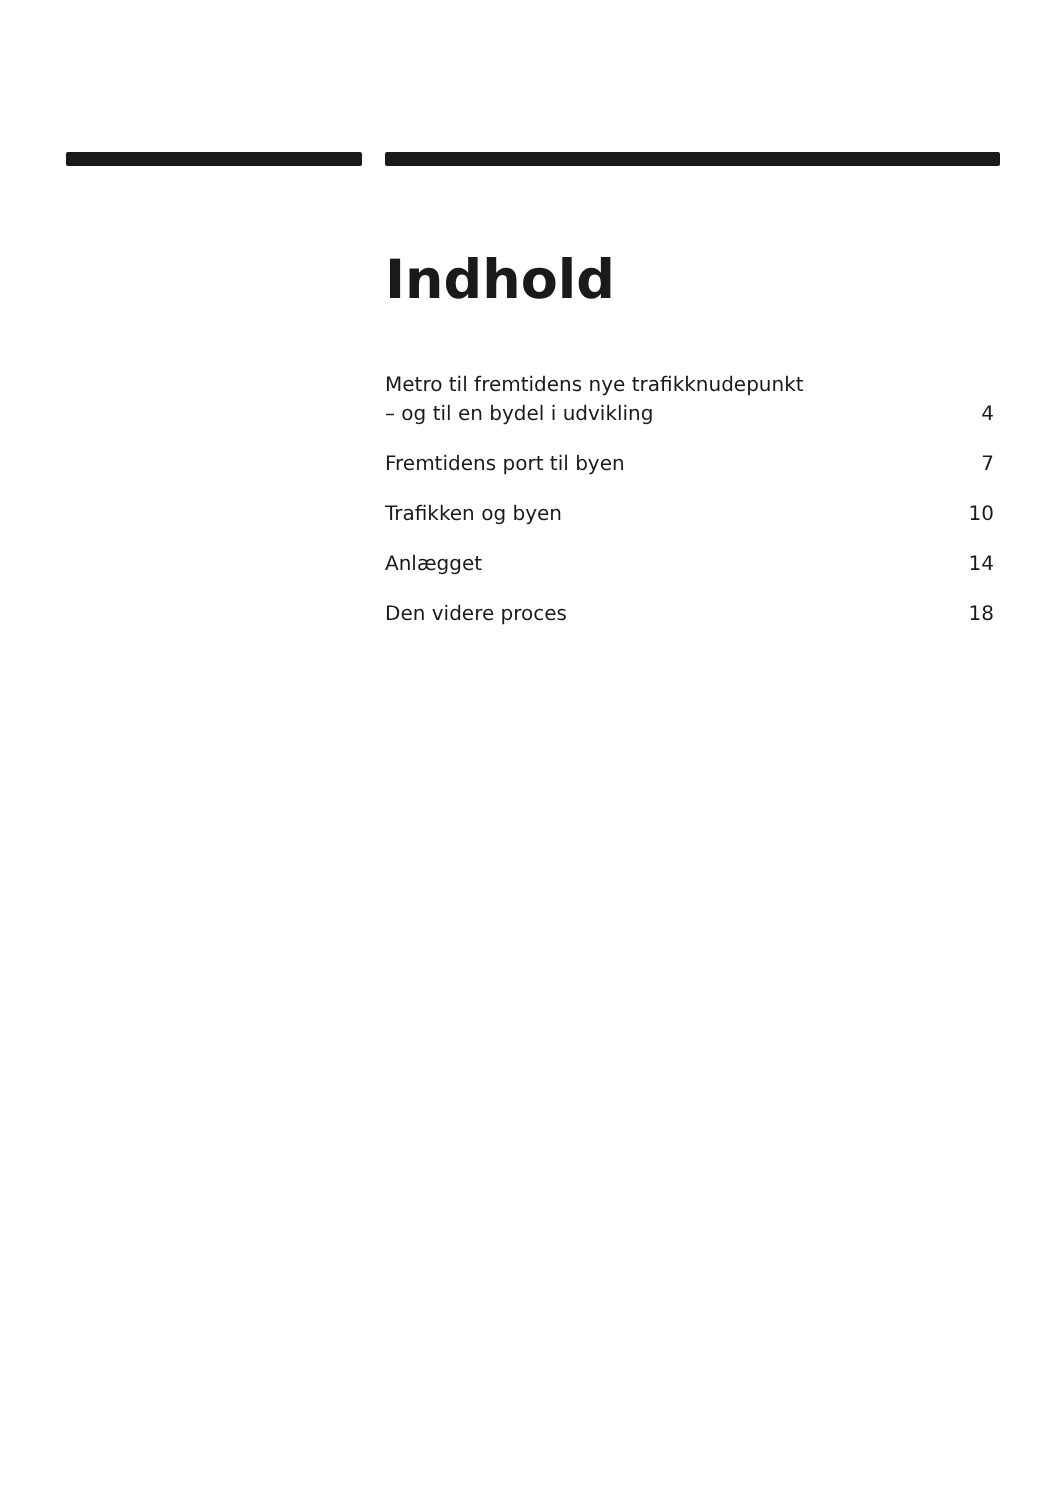Indhold
Metro til fremtidens nye trafikknudepunkt
– og til en bydel i udvikling 4
Fremtidens port til byen 7
Trafikken og byen 10
Anlægget 14
Den videre proces 18